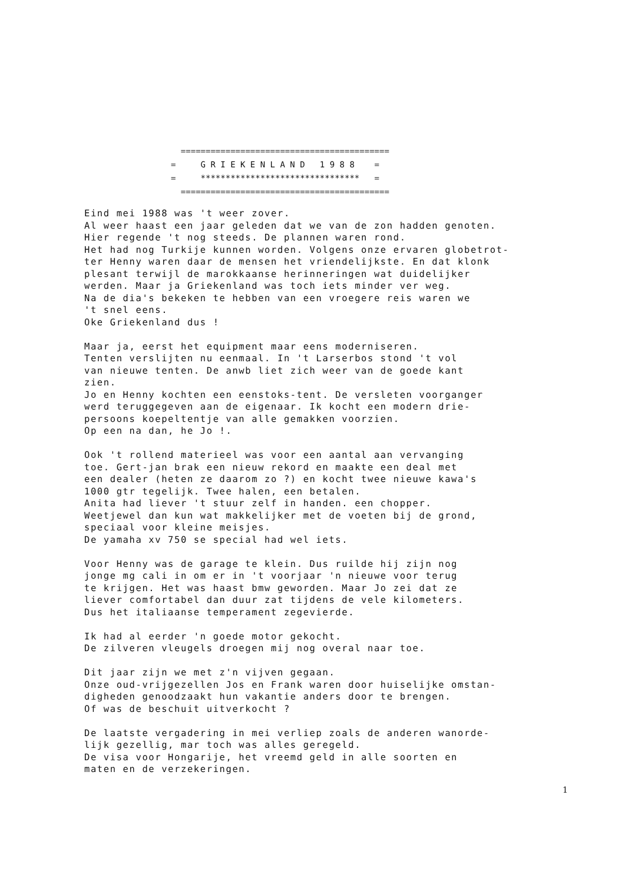========================================== = G R I E K E N L A N D 1 9 8 8 = = ******************************** = ==========================================
Eind mei 1988 was 't weer zover.
Al weer haast een jaar geleden dat we van de zon hadden genoten.
Hier regende 't nog steeds. De plannen waren rond.
Het had nog Turkije kunnen worden. Volgens onze ervaren globetrot-
ter Henny waren daar de mensen het vriendelijkste. En dat klonk
plesant terwijl de marokkaanse herinneringen wat duidelijker
werden. Maar ja Griekenland was toch iets minder ver weg.
Na de dia's bekeken te hebben van een vroegere reis waren we
't snel eens.
Oke Griekenland dus !
Maar ja, eerst het equipment maar eens moderniseren.
Tenten verslijten nu eenmaal. In 't Larserbos stond 't vol
van nieuwe tenten. De anwb liet zich weer van de goede kant
zien.
Jo en Henny kochten een eenstoks-tent. De versleten voorganger
werd teruggegeven aan de eigenaar. Ik kocht een modern drie-
persoons koepeltentje van alle gemakken voorzien.
Op een na dan, he Jo !.
Ook 't rollend materieel was voor een aantal aan vervanging
toe. Gert-jan brak een nieuw rekord en maakte een deal met
een dealer (heten ze daarom zo ?) en kocht twee nieuwe kawa's
1000 gtr tegelijk. Twee halen, een betalen.
Anita had liever 't stuur zelf in handen. een chopper.
Weetjewel dan kun wat makkelijker met de voeten bij de grond,
speciaal voor kleine meisjes.
De yamaha xv 750 se special had wel iets.
Voor Henny was de garage te klein. Dus ruilde hij zijn nog
jonge mg cali in om er in 't voorjaar 'n nieuwe voor terug
te krijgen. Het was haast bmw geworden. Maar Jo zei dat ze
liever comfortabel dan duur zat tijdens de vele kilometers.
Dus het italiaanse temperament zegevierde.
Ik had al eerder 'n goede motor gekocht.
De zilveren vleugels droegen mij nog overal naar toe.
Dit jaar zijn we met z'n vijven gegaan.
Onze oud-vrijgezellen Jos en Frank waren door huiselijke omstan-
digheden genoodzaakt hun vakantie anders door te brengen.
Of was de beschuit uitverkocht ?
De laatste vergadering in mei verliep zoals de anderen wanorde-
lijk gezellig, mar toch was alles geregeld.
De visa voor Hongarije, het vreemd geld in alle soorten en
maten en de verzekeringen.
1